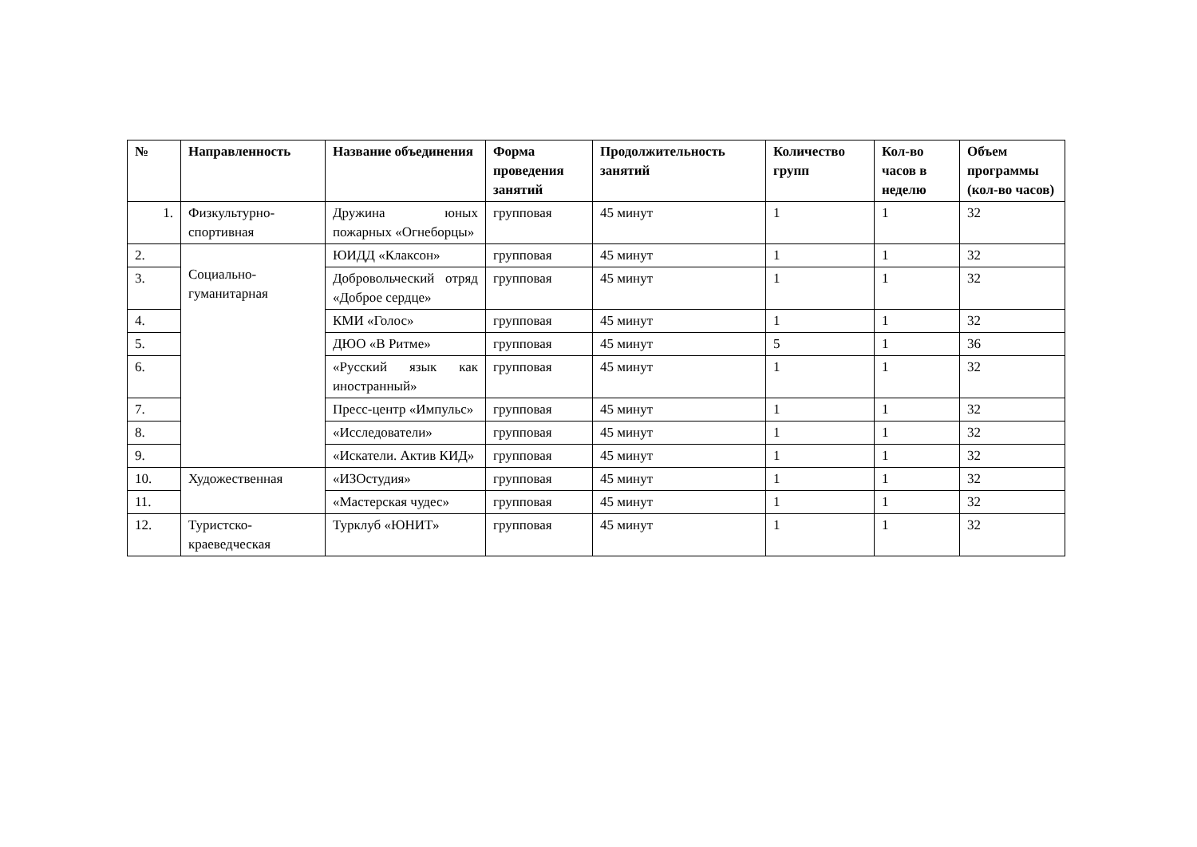| № | Направленность | Название объединения | Форма проведения занятий | Продолжительность занятий | Количество групп | Кол-во часов в неделю | Объем программы (кол-во часов) |
| --- | --- | --- | --- | --- | --- | --- | --- |
| 1. | Физкультурно-спортивная | Дружина юных пожарных «Огнеборцы» | групповая | 45 минут | 1 | 1 | 32 |
| 2. | Социально-гуманитарная | ЮИДД «Клаксон» | групповая | 45 минут | 1 | 1 | 32 |
| 3. | | Добровольческий отряд «Доброе сердце» | групповая | 45 минут | 1 | 1 | 32 |
| 4. | | КМИ «Голос» | групповая | 45 минут | 1 | 1 | 32 |
| 5. | | ДЮО «В Ритме» | групповая | 45 минут | 5 | 1 | 36 |
| 6. | | «Русский язык как иностранный» | групповая | 45 минут | 1 | 1 | 32 |
| 7. | | Пресс-центр «Импульс» | групповая | 45 минут | 1 | 1 | 32 |
| 8. | | «Исследователи» | групповая | 45 минут | 1 | 1 | 32 |
| 9. | | «Искатели. Актив КИД» | групповая | 45 минут | 1 | 1 | 32 |
| 10. | Художественная | «ИЗОстудия» | групповая | 45 минут | 1 | 1 | 32 |
| 11. | | «Мастерская чудес» | групповая | 45 минут | 1 | 1 | 32 |
| 12. | Туристско-краеведческая | Турклуб «ЮНИТ» | групповая | 45 минут | 1 | 1 | 32 |